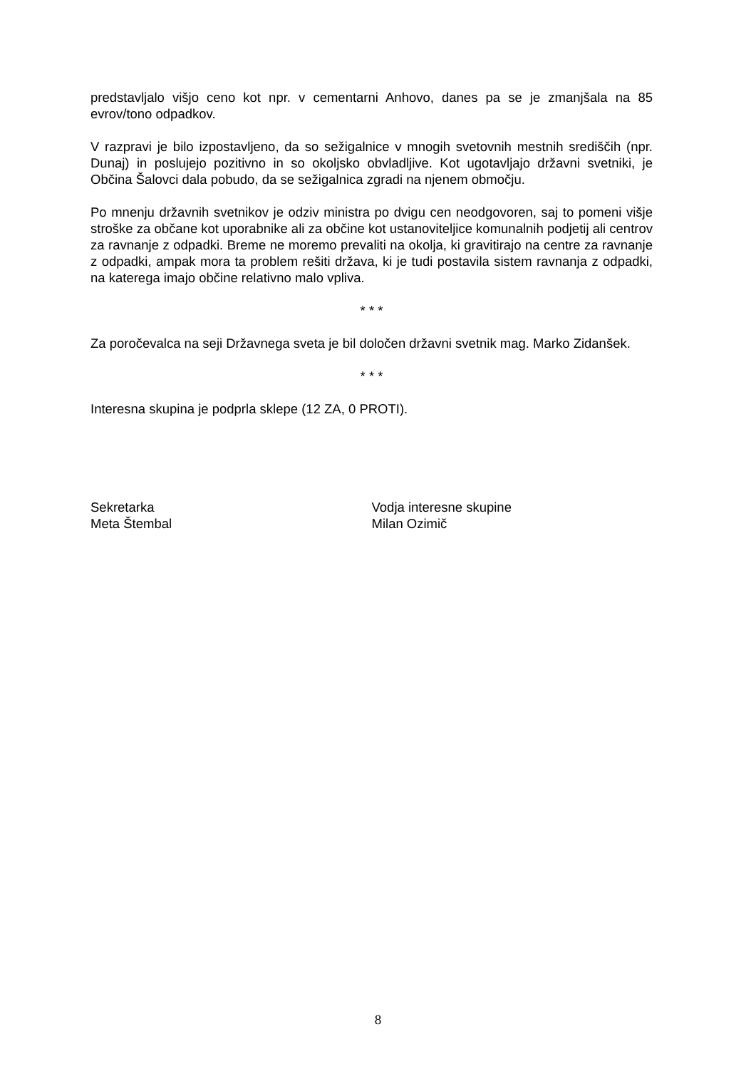predstavljalo višjo ceno kot npr. v cementarni Anhovo, danes pa se je zmanjšala na 85 evrov/tono odpadkov.
V razpravi je bilo izpostavljeno, da so sežigalnice v mnogih svetovnih mestnih središčih (npr. Dunaj) in poslujejo pozitivno in so okoljsko obvladljive. Kot ugotavljajo državni svetniki, je Občina Šalovci dala pobudo, da se sežigalnica zgradi na njenem območju.
Po mnenju državnih svetnikov je odziv ministra po dvigu cen neodgovoren, saj to pomeni višje stroške za občane kot uporabnike ali za občine kot ustanoviteljice komunalnih podjetij ali centrov za ravnanje z odpadki. Breme ne moremo prevaliti na okolja, ki gravitirajo na centre za ravnanje z odpadki, ampak mora ta problem rešiti država, ki je tudi postavila sistem ravnanja z odpadki, na katerega imajo občine relativno malo vpliva.
* * *
Za poročevalca na seji Državnega sveta je bil določen državni svetnik mag. Marko Zidanšek.
* * *
Interesna skupina je podprla sklepe (12 ZA, 0 PROTI).
Sekretarka
Meta Štembal
Vodja interesne skupine
Milan Ozimič
8